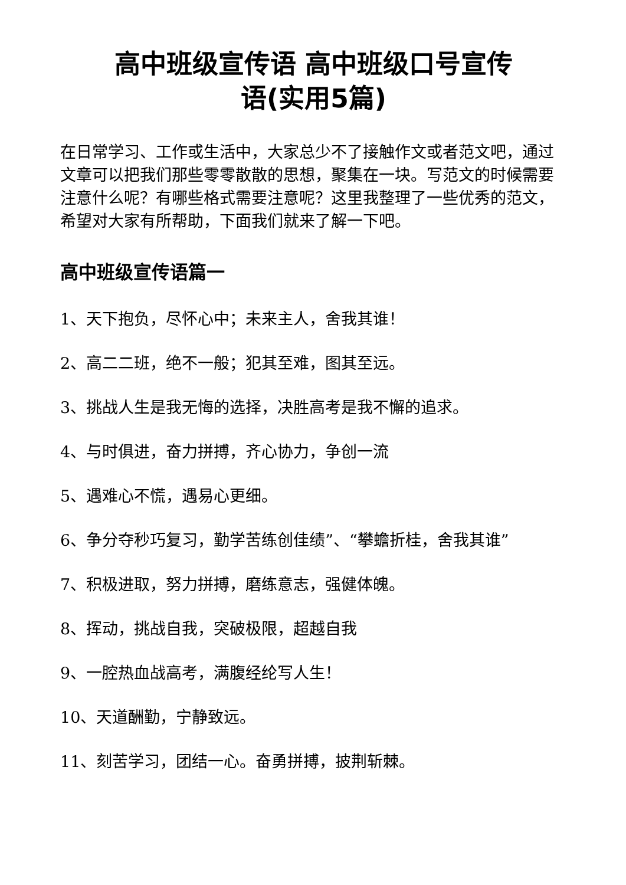高中班级宣传语 高中班级口号宣传
语(实用5篇)
在日常学习、工作或生活中，大家总少不了接触作文或者范文吧，通过文章可以把我们那些零零散散的思想，聚集在一块。写范文的时候需要注意什么呢？有哪些格式需要注意呢？这里我整理了一些优秀的范文，希望对大家有所帮助，下面我们就来了解一下吧。
高中班级宣传语篇一
1、天下抱负，尽怀心中；未来主人，舍我其谁！
2、高二二班，绝不一般；犯其至难，图其至远。
3、挑战人生是我无悔的选择，决胜高考是我不懈的追求。
4、与时俱进，奋力拼搏，齐心协力，争创一流
5、遇难心不慌，遇易心更细。
6、争分夺秒巧复习，勤学苦练创佳绩”、“攀蟾折桂，舍我其谁”
7、积极进取，努力拼搏，磨练意志，强健体魄。
8、挥动，挑战自我，突破极限，超越自我
9、一腔热血战高考，满腹经纶写人生！
10、天道酬勤，宁静致远。
11、刻苦学习，团结一心。奋勇拼搏，披荆斩棘。